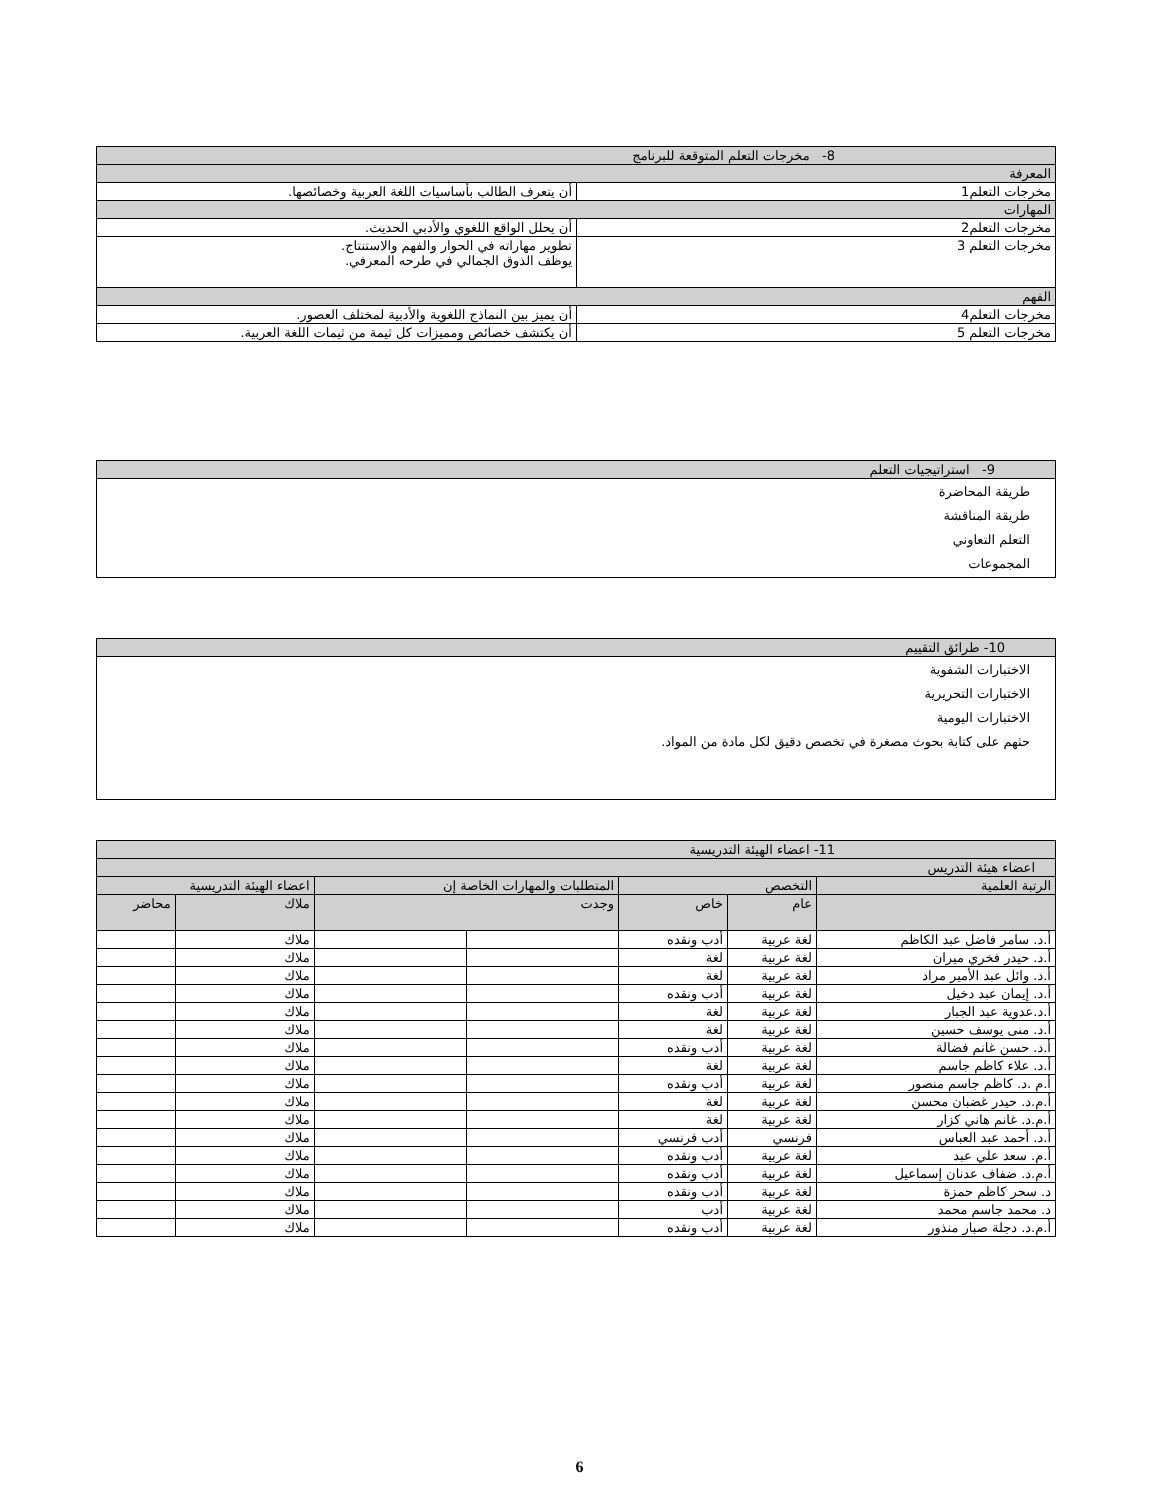| 8- مخرجات التعلم المتوقعة للبرنامج | |
| المعرفة | |
| مخرجات التعلم1 | أن يتعرف الطالب بأساسيات اللغة العربية وخصائصها. |
| المهارات | |
| مخرجات التعلم2 | أن يحلل الواقع اللغوي والأدبي الحديث. |
| مخرجات التعلم 3 | تطوير مهاراته في الحوار والفهم والاستنتاج. يوظف الذوق الجمالي في طرحه المعرفي. |
| الفهم | |
| مخرجات التعلم4 | أن يميز بين النماذج اللغوية والأدبية لمختلف العصور. |
| مخرجات التعلم 5 | أن يكتشف خصائص ومميزات كل ثيمة من ثيمات اللغة العربية. |
| 9- استراتيجيات التعلم |
| طريقة المحاضرة طريقة المناقشة التعلم التعاوني المجموعات |
| 10- طرائق التقييم |
| الاختبارات الشفوية الاختبارات التحريرية الاختبارات اليومية حثهم على كتابة بحوث مصغرة في تخصص دقيق لكل مادة من المواد. |
| 11- اعضاء الهيئة التدريسية | | | | | | |
| اعضاء هيئة التدريس | | | | | | |
| الرتبة العلمية | التخصص | | المتطلبات والمهارات الخاصة إن | | اعضاء الهيئة التدريسية | |
| | عام | خاص | وجدت | | ملاك | محاضر |
| أ.د. سامر فاضل عبد الكاظم | لغة عربية | أدب ونقده | | | ملاك | |
| أ.د. حيدر فخري ميران | لغة عربية | لغة | | | ملاك | |
| أ.د. وائل عبد الأمير مراد | لغة عربية | لغة | | | ملاك | |
| أ.د. إيمان عبد دخيل | لغة عربية | أدب ونقده | | | ملاك | |
| أ.د.عدوية عبد الجبار | لغة عربية | لغة | | | ملاك | |
| أ.د. منى يوسف حسين | لغة عربية | لغة | | | ملاك | |
| أ.د. حسن غانم فضالة | لغة عربية | أدب ونقده | | | ملاك | |
| أ.د. علاء كاظم جاسم | لغة عربية | لغة | | | ملاك | |
| أ.م .د. كاظم جاسم منصور | لغة عربية | أدب ونقده | | | ملاك | |
| أ.م.د. حيدر غضبان محسن | لغة عربية | لغة | | | ملاك | |
| أ.م.د. غانم هاني كزار | لغة عربية | لغة | | | ملاك | |
| أ.د. أحمد عبد العباس | فرنسي | أدب فرنسي | | | ملاك | |
| أ.م. سعد علي عبد | لغة عربية | أدب ونقده | | | ملاك | |
| أ.م.د. ضفاف عدنان إسماعيل | لغة عربية | أدب ونقده | | | ملاك | |
| د. سحر كاظم حمزة | لغة عربية | أدب ونقده | | | ملاك | |
| د. محمد جاسم محمد | لغة عربية | أدب | | | ملاك | |
| أ.م.د. دجلة صبار منذور | لغة عربية | أدب ونقده | | | ملاك | |
6